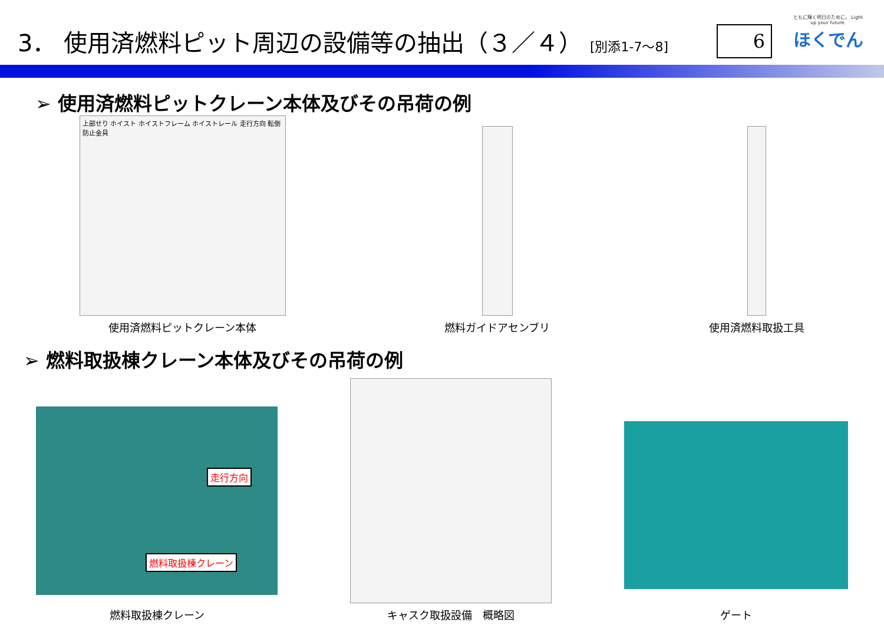3． 使用済燃料ピット周辺の設備等の抽出（３／４） [別添1-7～8]
6
ともに輝く明日のために。 Light up your future.
ほくでん
➢ 使用済燃料ピットクレーン本体及びその吊荷の例
上部せり ホイスト ホイストフレーム ホイストレール 走行方向 転倒防止金具
使用済燃料ピットクレーン本体
燃料ガイドアセンブリ
使用済燃料取扱工具
➢ 燃料取扱棟クレーン本体及びその吊荷の例
走行方向
燃料取扱棟クレーン
燃料取扱棟クレーン
キャスク取扱設備　概略図
ゲート